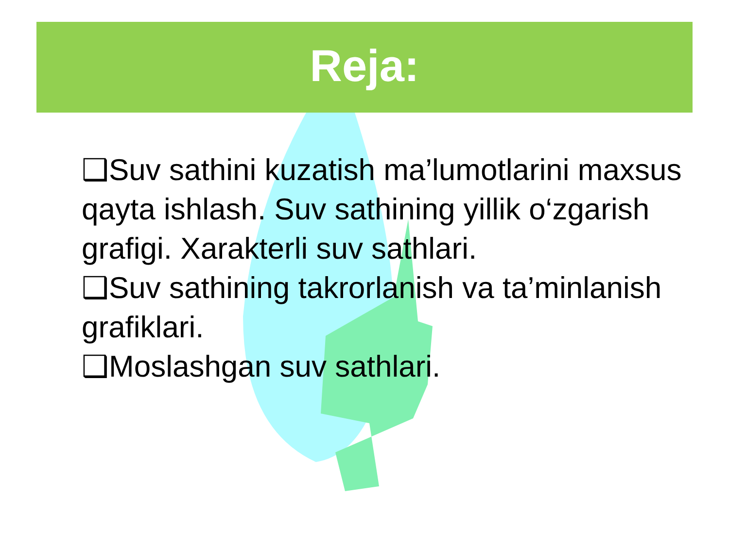Reja:
❑Suv sathini kuzatish ma’lumotlarini maxsus qayta ishlash. Suv sathining yillik o‘zgarish grafigi. Xarakterli suv sathlari.
❑Suv sathining takrorlanish va ta’minlanish grafiklari.
❑Moslashgan suv sathlari.